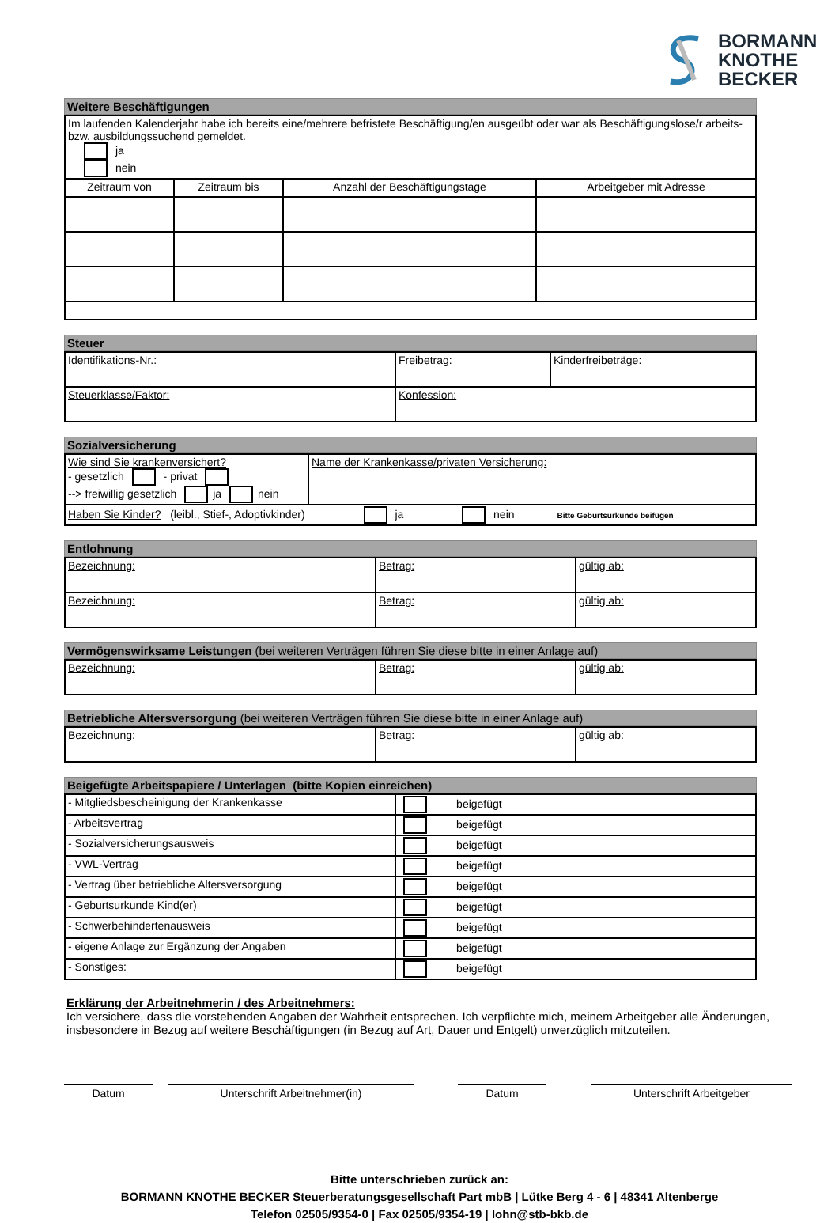BORMANN
KNOTHE
BECKER
Weitere Beschäftigungen
| Im laufenden Kalenderjahr habe ich bereits eine/mehrere befristete Beschäftigung/en ausgeübt oder war als Beschäftigungslose/r arbeits- bzw. ausbildungssuchend gemeldet. ja nein | | | |
| Zeitraum von | Zeitraum bis | Anzahl der Beschäftigungstage | Arbeitgeber mit Adresse |
Steuer
| Identifikations-Nr.: | Freibetrag: | Kinderfreibeträge: |
| Steuerklasse/Faktor: | Konfession: | |
Sozialversicherung
| Wie sind Sie krankenversichert? - gesetzlich - privat --> freiwillig gesetzlich ja nein | Name der Krankenkasse/privaten Versicherung: |
| Haben Sie Kinder? (leibl., Stief-, Adoptivkinder) ja nein Bitte Geburtsurkunde beifügen | |
Entlohnung
| Bezeichnung: | Betrag: | gültig ab: |
| Bezeichnung: | Betrag: | gültig ab: |
Vermögenswirksame Leistungen (bei weiteren Verträgen führen Sie diese bitte in einer Anlage auf)
| Bezeichnung: | Betrag: | gültig ab: |
Betriebliche Altersversorgung (bei weiteren Verträgen führen Sie diese bitte in einer Anlage auf)
| Bezeichnung: | Betrag: | gültig ab: |
Beigefügte Arbeitspapiere / Unterlagen (bitte Kopien einreichen)
| - Mitgliedsbescheinigung der Krankenkasse | beigefügt |
| - Arbeitsvertrag | beigefügt |
| - Sozialversicherungsausweis | beigefügt |
| - VWL-Vertrag | beigefügt |
| - Vertrag über betriebliche Altersversorgung | beigefügt |
| - Geburtsurkunde Kind(er) | beigefügt |
| - Schwerbehindertenausweis | beigefügt |
| - eigene Anlage zur Ergänzung der Angaben | beigefügt |
| - Sonstiges: | beigefügt |
Erklärung der Arbeitnehmerin / des Arbeitnehmers:
Ich versichere, dass die vorstehenden Angaben der Wahrheit entsprechen. Ich verpflichte mich, meinem Arbeitgeber alle Änderungen, insbesondere in Bezug auf weitere Beschäftigungen (in Bezug auf Art, Dauer und Entgelt) unverzüglich mitzuteilen.
Datum Unterschrift Arbeitnehmer(in) Datum Unterschrift Arbeitgeber
Bitte unterschrieben zurück an:
BORMANN KNOTHE BECKER Steuerberatungsgesellschaft Part mbB | Lütke Berg 4 - 6 | 48341 Altenberge
Telefon 02505/9354-0 | Fax 02505/9354-19 | lohn@stb-bkb.de